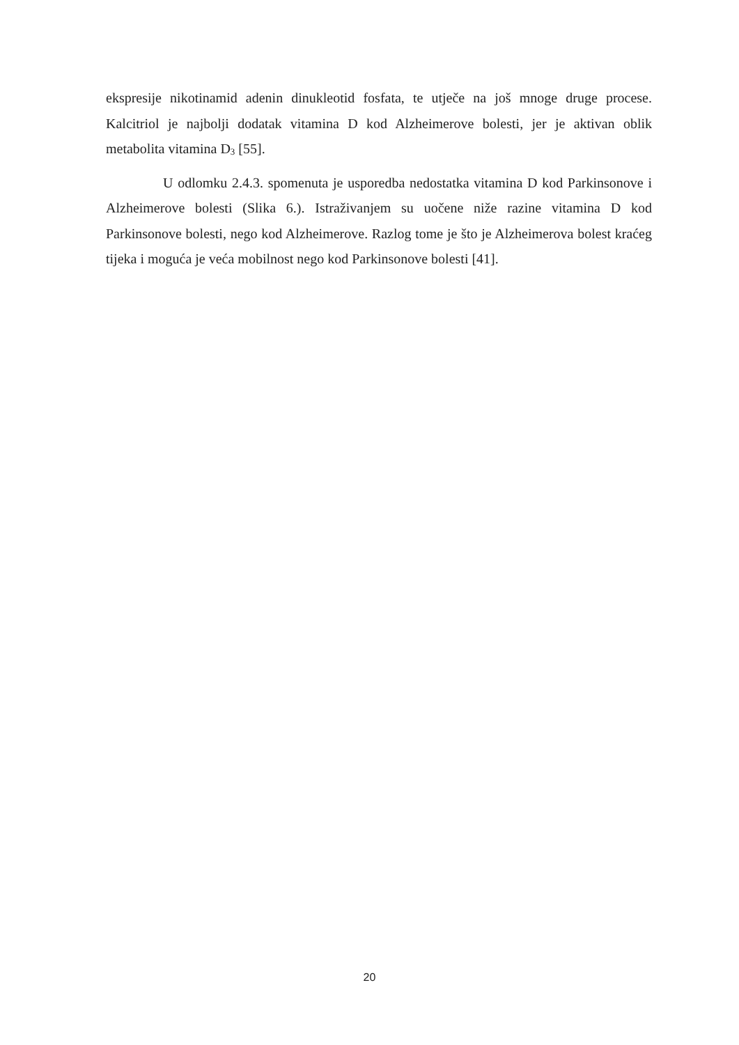ekspresije nikotinamid adenin dinukleotid fosfata, te utječe na još mnoge druge procese. Kalcitriol je najbolji dodatak vitamina D kod Alzheimerove bolesti, jer je aktivan oblik metabolita vitamina D<sub>3</sub> [55].
U odlomku 2.4.3. spomenuta je usporedba nedostatka vitamina D kod Parkinsonove i Alzheimerove bolesti (Slika 6.). Istraživanjem su uočene niže razine vitamina D kod Parkinsonove bolesti, nego kod Alzheimerove. Razlog tome je što je Alzheimerova bolest kraćeg tijeka i moguća je veća mobilnost nego kod Parkinsonove bolesti [41].
20